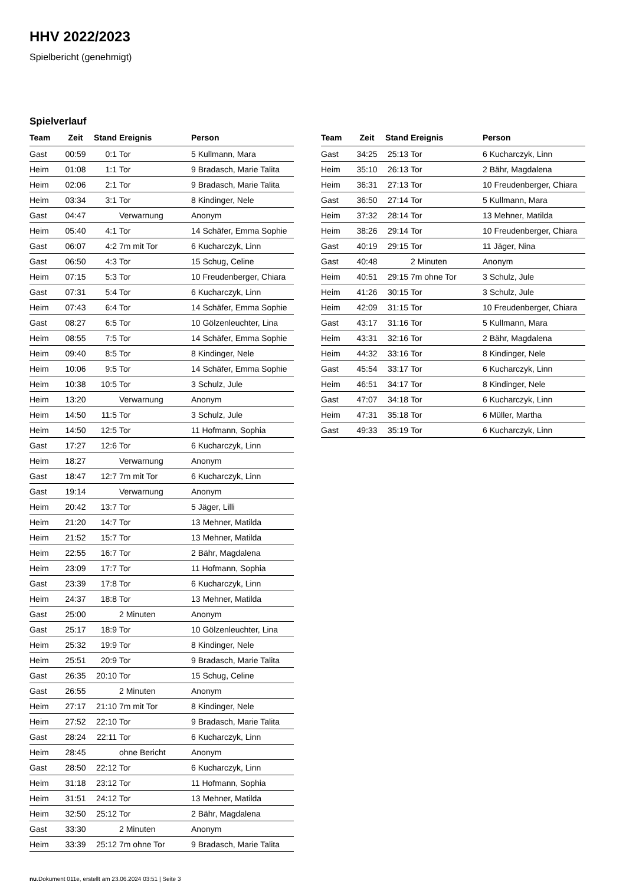HHV 2022/2023
Spielbericht (genehmigt)
Spielverlauf
| Team | Zeit | Stand | Ereignis | Person |
| --- | --- | --- | --- | --- |
| Gast | 00:59 | 0:1 | Tor | 5 Kullmann, Mara |
| Heim | 01:08 | 1:1 | Tor | 9 Bradasch, Marie Talita |
| Heim | 02:06 | 2:1 | Tor | 9 Bradasch, Marie Talita |
| Heim | 03:34 | 3:1 | Tor | 8 Kindinger, Nele |
| Gast | 04:47 | | Verwarnung | Anonym |
| Heim | 05:40 | 4:1 | Tor | 14 Schäfer, Emma Sophie |
| Gast | 06:07 | 4:2 | 7m mit Tor | 6 Kucharczyk, Linn |
| Gast | 06:50 | 4:3 | Tor | 15 Schug, Celine |
| Heim | 07:15 | 5:3 | Tor | 10 Freudenberger, Chiara |
| Gast | 07:31 | 5:4 | Tor | 6 Kucharczyk, Linn |
| Heim | 07:43 | 6:4 | Tor | 14 Schäfer, Emma Sophie |
| Gast | 08:27 | 6:5 | Tor | 10 Gölzenleuchter, Lina |
| Heim | 08:55 | 7:5 | Tor | 14 Schäfer, Emma Sophie |
| Heim | 09:40 | 8:5 | Tor | 8 Kindinger, Nele |
| Heim | 10:06 | 9:5 | Tor | 14 Schäfer, Emma Sophie |
| Heim | 10:38 | 10:5 | Tor | 3 Schulz, Jule |
| Heim | 13:20 | | Verwarnung | Anonym |
| Heim | 14:50 | 11:5 | Tor | 3 Schulz, Jule |
| Heim | 14:50 | 12:5 | Tor | 11 Hofmann, Sophia |
| Gast | 17:27 | 12:6 | Tor | 6 Kucharczyk, Linn |
| Heim | 18:27 | | Verwarnung | Anonym |
| Gast | 18:47 | 12:7 | 7m mit Tor | 6 Kucharczyk, Linn |
| Gast | 19:14 | | Verwarnung | Anonym |
| Heim | 20:42 | 13:7 | Tor | 5 Jäger, Lilli |
| Heim | 21:20 | 14:7 | Tor | 13 Mehner, Matilda |
| Heim | 21:52 | 15:7 | Tor | 13 Mehner, Matilda |
| Heim | 22:55 | 16:7 | Tor | 2 Bähr, Magdalena |
| Heim | 23:09 | 17:7 | Tor | 11 Hofmann, Sophia |
| Gast | 23:39 | 17:8 | Tor | 6 Kucharczyk, Linn |
| Heim | 24:37 | 18:8 | Tor | 13 Mehner, Matilda |
| Gast | 25:00 | | 2 Minuten | Anonym |
| Gast | 25:17 | 18:9 | Tor | 10 Gölzenleuchter, Lina |
| Heim | 25:32 | 19:9 | Tor | 8 Kindinger, Nele |
| Heim | 25:51 | 20:9 | Tor | 9 Bradasch, Marie Talita |
| Gast | 26:35 | 20:10 | Tor | 15 Schug, Celine |
| Gast | 26:55 | | 2 Minuten | Anonym |
| Heim | 27:17 | 21:10 | 7m mit Tor | 8 Kindinger, Nele |
| Heim | 27:52 | 22:10 | Tor | 9 Bradasch, Marie Talita |
| Gast | 28:24 | 22:11 | Tor | 6 Kucharczyk, Linn |
| Heim | 28:45 | | ohne Bericht | Anonym |
| Gast | 28:50 | 22:12 | Tor | 6 Kucharczyk, Linn |
| Heim | 31:18 | 23:12 | Tor | 11 Hofmann, Sophia |
| Heim | 31:51 | 24:12 | Tor | 13 Mehner, Matilda |
| Heim | 32:50 | 25:12 | Tor | 2 Bähr, Magdalena |
| Gast | 33:30 | | 2 Minuten | Anonym |
| Heim | 33:39 | 25:12 | 7m ohne Tor | 9 Bradasch, Marie Talita |
| Team | Zeit | Stand | Ereignis | Person |
| --- | --- | --- | --- | --- |
| Gast | 34:25 | 25:13 | Tor | 6 Kucharczyk, Linn |
| Heim | 35:10 | 26:13 | Tor | 2 Bähr, Magdalena |
| Heim | 36:31 | 27:13 | Tor | 10 Freudenberger, Chiara |
| Gast | 36:50 | 27:14 | Tor | 5 Kullmann, Mara |
| Heim | 37:32 | 28:14 | Tor | 13 Mehner, Matilda |
| Heim | 38:26 | 29:14 | Tor | 10 Freudenberger, Chiara |
| Gast | 40:19 | 29:15 | Tor | 11 Jäger, Nina |
| Gast | 40:48 | | 2 Minuten | Anonym |
| Heim | 40:51 | 29:15 | 7m ohne Tor | 3 Schulz, Jule |
| Heim | 41:26 | 30:15 | Tor | 3 Schulz, Jule |
| Heim | 42:09 | 31:15 | Tor | 10 Freudenberger, Chiara |
| Gast | 43:17 | 31:16 | Tor | 5 Kullmann, Mara |
| Heim | 43:31 | 32:16 | Tor | 2 Bähr, Magdalena |
| Heim | 44:32 | 33:16 | Tor | 8 Kindinger, Nele |
| Gast | 45:54 | 33:17 | Tor | 6 Kucharczyk, Linn |
| Heim | 46:51 | 34:17 | Tor | 8 Kindinger, Nele |
| Gast | 47:07 | 34:18 | Tor | 6 Kucharczyk, Linn |
| Heim | 47:31 | 35:18 | Tor | 6 Müller, Martha |
| Gast | 49:33 | 35:19 | Tor | 6 Kucharczyk, Linn |
nu.Dokument 011e, erstellt am 23.06.2024 03:51 | Seite 3